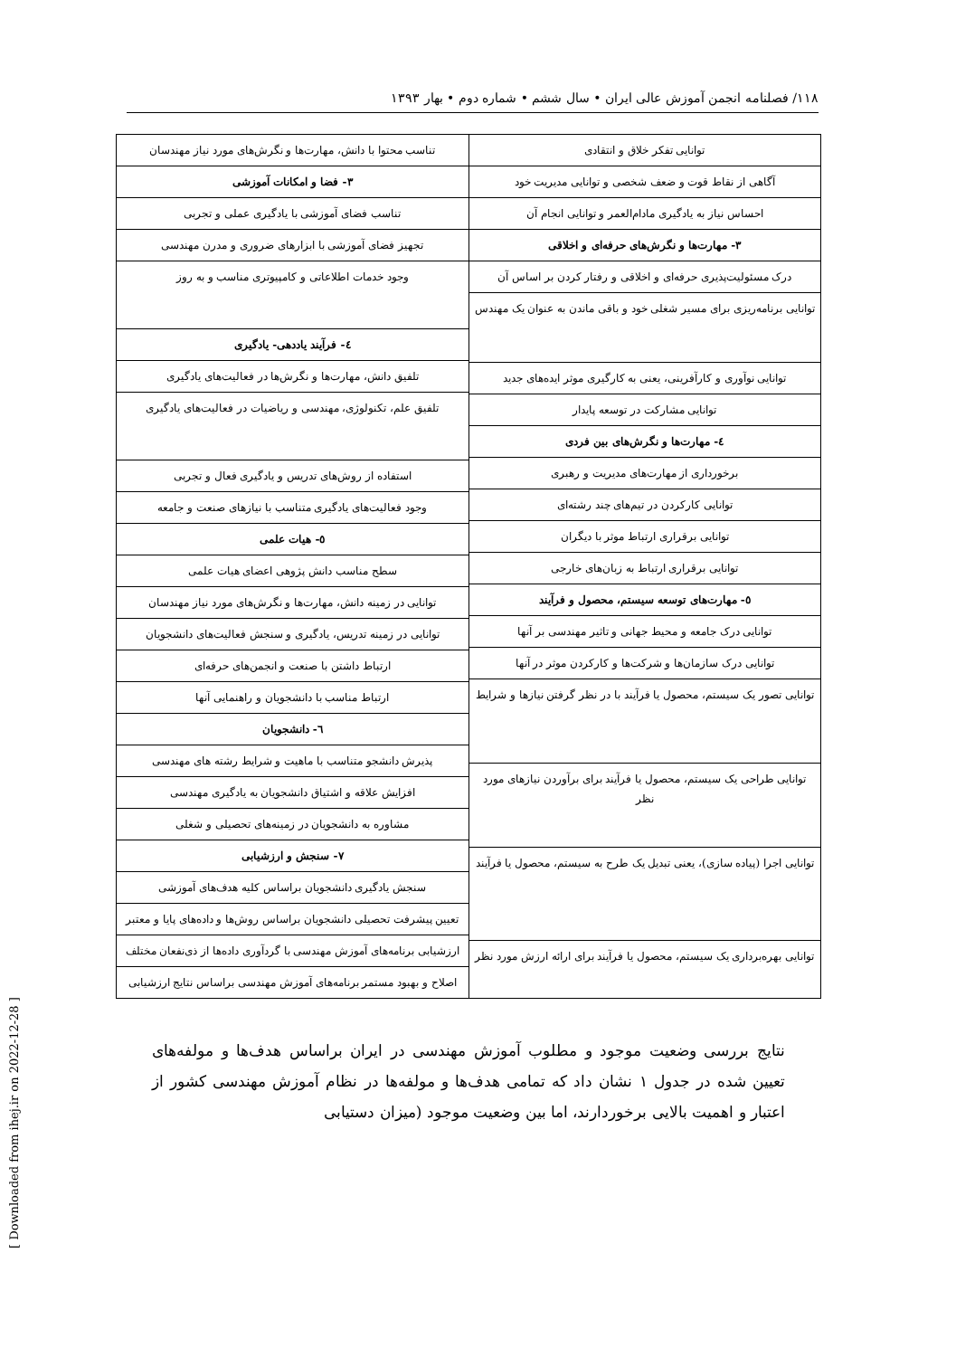۱۱۸/ فصلنامه انجمن آموزش عالی ایران • سال ششم • شماره دوم • بهار ۱۳۹۳
[ Downloaded from ihej.ir on 2022-12-28 ]
توانایی تفکر خلاق و انتقادی
آگاهی از نقاط قوت و ضعف شخصی و توانایی مدیریت خود
احساس نیاز به یادگیری مادام‌العمر و توانایی انجام آن
۳- مهارت‌ها و نگرش‌های حرفه‌ای و اخلاقی
درک مسئولیت‌پذیری حرفه‌ای و اخلاقی و رفتار کردن بر اساس آن
توانایی برنامه‌ریزی برای مسیر شغلی خود و باقی ماندن به عنوان یک مهندس
توانایی نوآوری و کارآفرینی، یعنی به کارگیری موثر ایده‌های جدید
توانایی مشارکت در توسعه پایدار
٤- مهارت‌ها و نگرش‌های بین فردی
برخورداری از مهارت‌های مدیریت و رهبری
توانایی کارکردن در تیم‌های چند رشته‌ای
توانایی برقراری ارتباط موثر با دیگران
توانایی برقراری ارتباط به زبان‌های خارجی
٥- مهارت‌های توسعه سیستم، محصول و فرآیند
توانایی درک جامعه و محیط جهانی و تاثیر مهندسی بر آنها
توانایی درک سازمان‌ها و شرکت‌ها و کارکردن موثر در آنها
توانایی تصور یک سیستم، محصول یا فرآیند با در نظر گرفتن نیازها و شرایط
توانایی طراحی یک سیستم، محصول یا فرآیند برای برآوردن نیازهای مورد نظر
توانایی اجرا (پیاده سازی)، یعنی تبدیل یک طرح به سیستم، محصول یا فرآیند
توانایی بهره‌برداری یک سیستم، محصول یا فرآیند برای ارائه ارزش مورد نظر
تناسب محتوا با دانش، مهارت‌ها و نگرش‌های مورد نیاز مهندسان
۳- فضا و امکانات آموزشی
تناسب فضای آموزشی با یادگیری عملی و تجربی
تجهیز فضای آموزشی با ابزارهای ضروری و مدرن مهندسی
وجود خدمات اطلاعاتی و کامپیوتری مناسب و به روز
٤- فرآیند یاددهی- یادگیری
تلفیق دانش، مهارت‌ها و نگرش‌ها در فعالیت‌های یادگیری
تلفیق علم، تکنولوژی، مهندسی و ریاضیات در فعالیت‌های یادگیری
استفاده از روش‌های تدریس و یادگیری فعال و تجربی
وجود فعالیت‌های یادگیری متناسب با نیازهای صنعت و جامعه
٥- هیات علمی
سطح مناسب دانش پژوهی اعضای هیات علمی
توانایی در زمینه دانش، مهارت‌ها و نگرش‌های مورد نیاز مهندسان
توانایی در زمینه تدریس، یادگیری و سنجش فعالیت‌های دانشجویان
ارتباط داشتن با صنعت و انجمن‌های حرفه‌ای
ارتباط مناسب با دانشجویان و راهنمایی آنها
٦- دانشجویان
پذیرش دانشجو متناسب با ماهیت و شرایط رشته های مهندسی
افزایش علاقه و اشتیاق دانشجویان به یادگیری مهندسی
مشاوره به دانشجویان در زمینه‌های تحصیلی و شغلی
٧- سنجش و ارزشیابی
سنجش یادگیری دانشجویان براساس کلیه هدف‌های آموزشی
تعیین پیشرفت تحصیلی دانشجویان براساس روش‌ها و داده‌های پایا و معتبر
ارزشیابی برنامه‌های آموزش مهندسی با گردآوری داده‌ها از ذی‌نفعان مختلف
اصلاح و بهبود مستمر برنامه‌های آموزش مهندسی براساس نتایج ارزشیابی
نتایج بررسی وضعیت موجود و مطلوب آموزش مهندسی در ایران براساس هدف‌ها و مولفه‌های تعیین شده در جدول ۱ نشان داد که تمامی هدف‌ها و مولفه‌ها در نظام آموزش مهندسی کشور از اعتبار و اهمیت بالایی برخوردارند، اما بین وضعیت موجود (میزان دستیابی